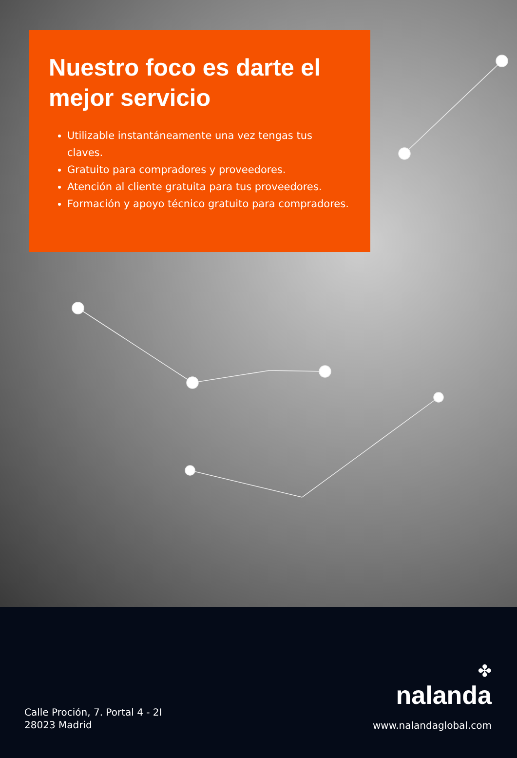Nuestro foco es darte el mejor servicio
Utilizable instantáneamente una vez tengas tus claves.
Gratuito para compradores y proveedores.
Atención al cliente gratuita para tus proveedores.
Formación y apoyo técnico gratuito para compradores.
Calle Proción, 7. Portal 4 - 2I
28023 Madrid
✤
nalanda
www.nalandaglobal.com